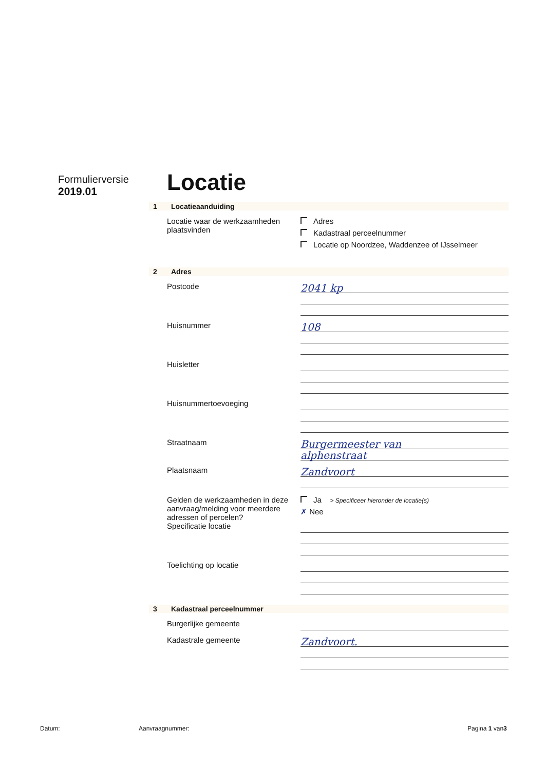Formulierversie
2019.01
Locatie
1 Locatieaanduiding
Locatie waar de werkzaamheden plaatsvinden
Adres
Kadastraal perceelnummer
Locatie op Noordzee, Waddenzee of IJsselmeer
2 Adres
Postcode
2041 kp
Huisnummer
108
Huisletter
Huisnummertoevoeging
Straatnaam
Burgermeester van
alphenstraat
Plaatsnaam
Zandvoort
Gelden de werkzaamheden in deze aanvraag/melding voor meerdere adressen of percelen?
Ja > Specificeer hieronder de locatie(s)
✗ Nee
Specificatie locatie
Toelichting op locatie
3 Kadastraal perceelnummer
Burgerlijke gemeente
Kadastrale gemeente
Zandvoort.
Datum: Aanvraagnummer: Pagina 1 van3